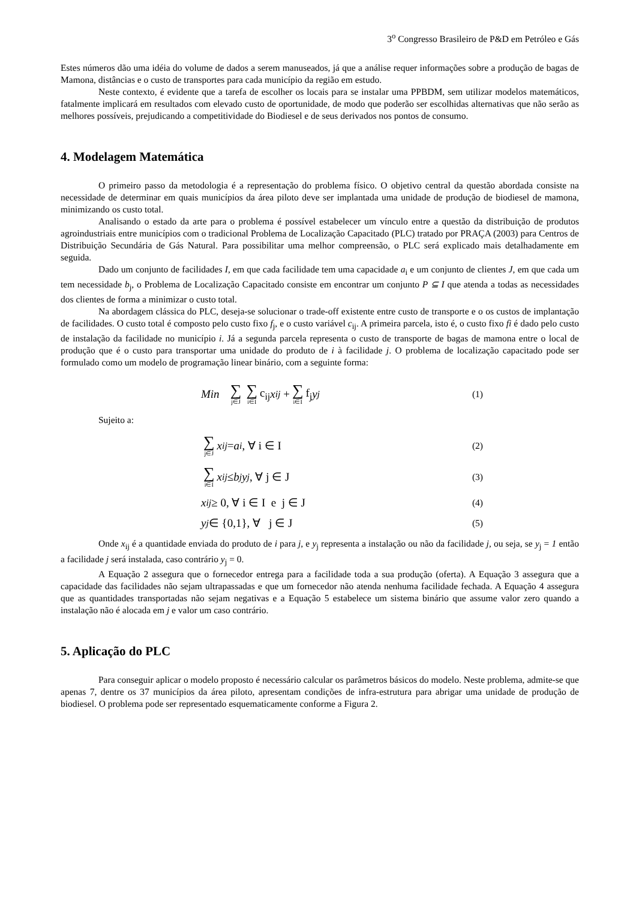3<sup>o</sup> Congresso Brasileiro de P&D em Petróleo e Gás
Estes números dão uma idéia do volume de dados a serem manuseados, já que a análise requer informações sobre a produção de bagas de Mamona, distâncias e o custo de transportes para cada município da região em estudo.
Neste contexto, é evidente que a tarefa de escolher os locais para se instalar uma PPBDM, sem utilizar modelos matemáticos, fatalmente implicará em resultados com elevado custo de oportunidade, de modo que poderão ser escolhidas alternativas que não serão as melhores possíveis, prejudicando a competitividade do Biodiesel e de seus derivados nos pontos de consumo.
4. Modelagem Matemática
O primeiro passo da metodologia é a representação do problema físico. O objetivo central da questão abordada consiste na necessidade de determinar em quais municípios da área piloto deve ser implantada uma unidade de produção de biodiesel de mamona, minimizando os custo total.
Analisando o estado da arte para o problema é possível estabelecer um vínculo entre a questão da distribuição de produtos agroindustriais entre municípios com o tradicional Problema de Localização Capacitado (PLC) tratado por PRAÇA (2003) para Centros de Distribuição Secundária de Gás Natural. Para possibilitar uma melhor compreensão, o PLC será explicado mais detalhadamente em seguida.
Dado um conjunto de facilidades I, em que cada facilidade tem uma capacidade a<sub>i</sub> e um conjunto de clientes J, em que cada um tem necessidade b<sub>j</sub>, o Problema de Localização Capacitado consiste em encontrar um conjunto P ⊆ I que atenda a todas as necessidades dos clientes de forma a minimizar o custo total.
Na abordagem clássica do PLC, deseja-se solucionar o trade-off existente entre custo de transporte e o os custos de implantação de facilidades. O custo total é composto pelo custo fixo f<sub>j</sub>, e o custo variável c<sub>ij</sub>. A primeira parcela, isto é, o custo fixo fi é dado pelo custo de instalação da facilidade no município i. Já a segunda parcela representa o custo de transporte de bagas de mamona entre o local de produção que é o custo para transportar uma unidade do produto de i à facilidade j. O problema de localização capacitado pode ser formulado como um modelo de programação linear binário, com a seguinte forma:
Min ∑ j∈J ∑ i∈I c<sub>ij</sub> x<sub>ij</sub> + ∑ i∈I f<sub>j</sub> y<sub>j</sub> (1)
Sujeito a:
∑ j∈J x<sub>ij</sub> = a<sub>i</sub>, ∀ i ∈ I (2)
∑ i∈I x<sub>ij</sub> ≤ b<sub>j</sub>y<sub>j</sub>, ∀ j ∈ J (3)
x<sub>ij</sub> ≥ 0, ∀ i ∈ I e j ∈ J (4)
y<sub>j</sub> ∈ {0,1}, ∀ j ∈ J (5)
Onde x<sub>ij</sub> é a quantidade enviada do produto de i para j, e y<sub>j</sub> representa a instalação ou não da facilidade j, ou seja, se y<sub>j</sub> = 1 então a facilidade j será instalada, caso contrário y<sub>j</sub> = 0.
A Equação 2 assegura que o fornecedor entrega para a facilidade toda a sua produção (oferta). A Equação 3 assegura que a capacidade das facilidades não sejam ultrapassadas e que um fornecedor não atenda nenhuma facilidade fechada. A Equação 4 assegura que as quantidades transportadas não sejam negativas e a Equação 5 estabelece um sistema binário que assume valor zero quando a instalação não é alocada em j e valor um caso contrário.
5. Aplicação do PLC
Para conseguir aplicar o modelo proposto é necessário calcular os parâmetros básicos do modelo. Neste problema, admite-se que apenas 7, dentre os 37 municípios da área piloto, apresentam condições de infra-estrutura para abrigar uma unidade de produção de biodiesel. O problema pode ser representado esquematicamente conforme a Figura 2.